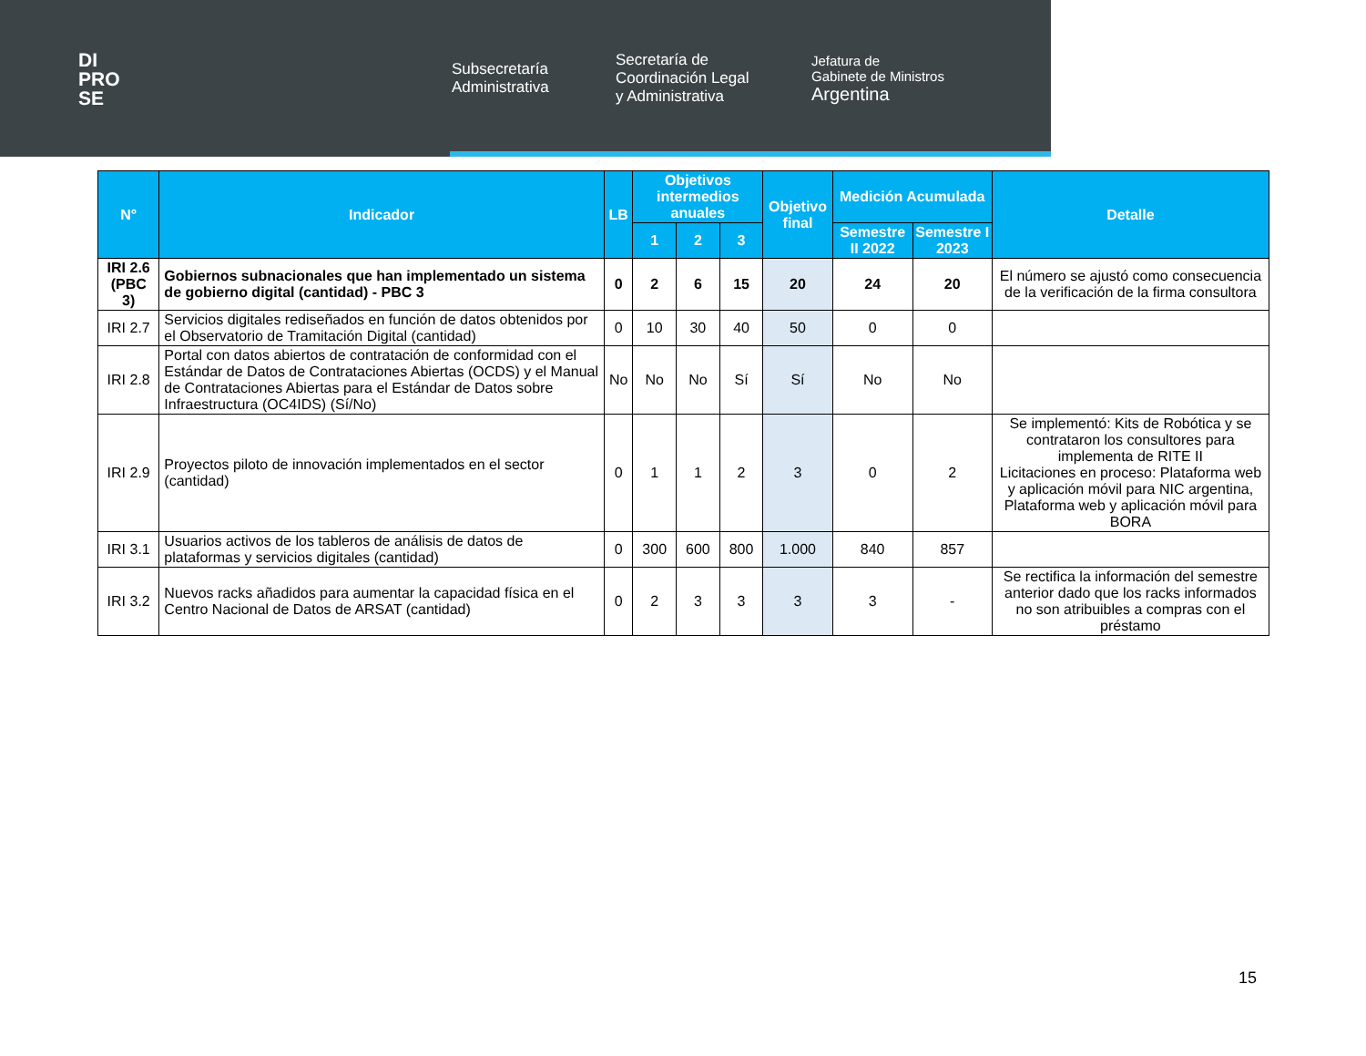DI
PRO
SE
Subsecretaría
Administrativa
Secretaría de
Coordinación Legal
y Administrativa
Jefatura de
Gabinete de Ministros
Argentina
| N° | Indicador | LB | Objetivos intermedios anuales | | | Objetivo final | Medición Acumulada | | Detalle |
| --- | --- | --- | --- | --- | --- | --- | --- | --- | --- |
| | | | 1 | 2 | 3 | | Semestre II 2022 | Semestre I 2023 | |
| IRI 2.6 (PBC 3) | Gobiernos subnacionales que han implementado un sistema de gobierno digital (cantidad) - PBC 3 | 0 | 2 | 6 | 15 | 20 | 24 | 20 | El número se ajustó como consecuencia de la verificación de la firma consultora |
| IRI 2.7 | Servicios digitales rediseñados en función de datos obtenidos por el Observatorio de Tramitación Digital (cantidad) | 0 | 10 | 30 | 40 | 50 | 0 | 0 | |
| IRI 2.8 | Portal con datos abiertos de contratación de conformidad con el Estándar de Datos de Contrataciones Abiertas (OCDS) y el Manual de Contrataciones Abiertas para el Estándar de Datos sobre Infraestructura (OC4IDS) (Sí/No) | No | No | No | Sí | Sí | No | No | |
| IRI 2.9 | Proyectos piloto de innovación implementados en el sector (cantidad) | 0 | 1 | 1 | 2 | 3 | 0 | 2 | Se implementó: Kits de Robótica y se contrataron los consultores para implementa de RITE II Licitaciones en proceso: Plataforma web y aplicación móvil para NIC argentina, Plataforma web y aplicación móvil para BORA |
| IRI 3.1 | Usuarios activos de los tableros de análisis de datos de plataformas y servicios digitales (cantidad) | 0 | 300 | 600 | 800 | 1.000 | 840 | 857 | |
| IRI 3.2 | Nuevos racks añadidos para aumentar la capacidad física en el Centro Nacional de Datos de ARSAT (cantidad) | 0 | 2 | 3 | 3 | 3 | 3 | - | Se rectifica la información del semestre anterior dado que los racks informados no son atribuibles a compras con el préstamo |
15